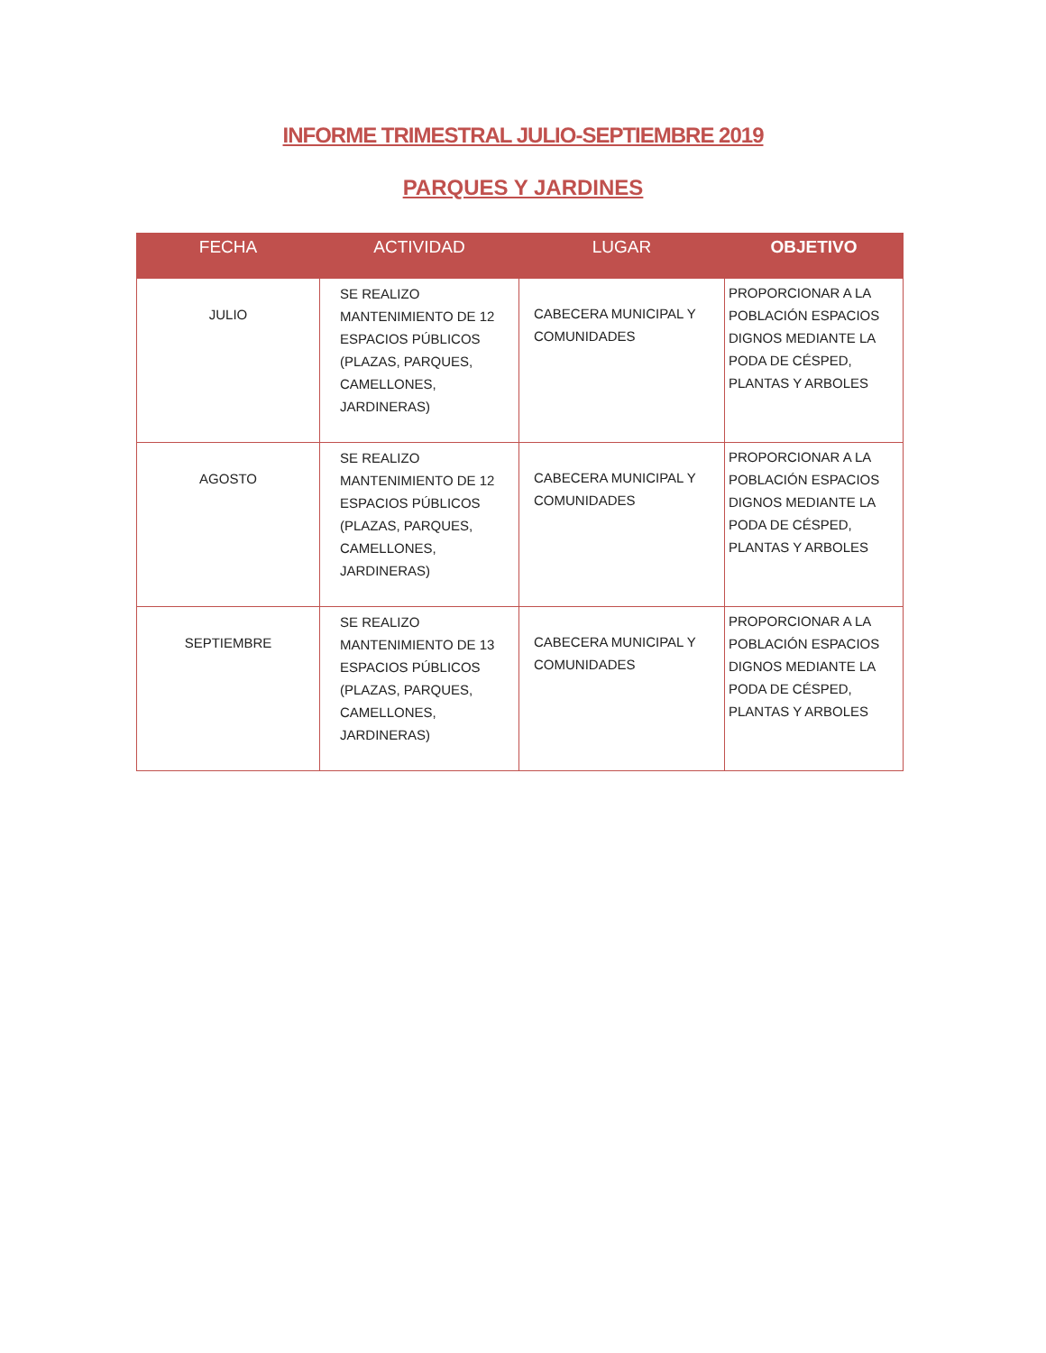INFORME TRIMESTRAL JULIO-SEPTIEMBRE 2019
PARQUES Y JARDINES
| FECHA | ACTIVIDAD | LUGAR | OBJETIVO |
| --- | --- | --- | --- |
| JULIO | SE REALIZO MANTENIMIENTO DE 12 ESPACIOS PÚBLICOS (PLAZAS, PARQUES, CAMELLONES, JARDINERAS) | CABECERA MUNICIPAL Y COMUNIDADES | PROPORCIONAR A LA POBLACIÓN ESPACIOS DIGNOS MEDIANTE LA PODA DE CÉSPED, PLANTAS Y ARBOLES |
| AGOSTO | SE REALIZO MANTENIMIENTO DE 12 ESPACIOS PÚBLICOS (PLAZAS, PARQUES, CAMELLONES, JARDINERAS) | CABECERA MUNICIPAL Y COMUNIDADES | PROPORCIONAR A LA POBLACIÓN ESPACIOS DIGNOS MEDIANTE LA PODA DE CÉSPED, PLANTAS Y ARBOLES |
| SEPTIEMBRE | SE REALIZO MANTENIMIENTO DE 13 ESPACIOS PÚBLICOS (PLAZAS, PARQUES, CAMELLONES, JARDINERAS) | CABECERA MUNICIPAL Y COMUNIDADES | PROPORCIONAR A LA POBLACIÓN ESPACIOS DIGNOS MEDIANTE LA PODA DE CÉSPED, PLANTAS Y ARBOLES |